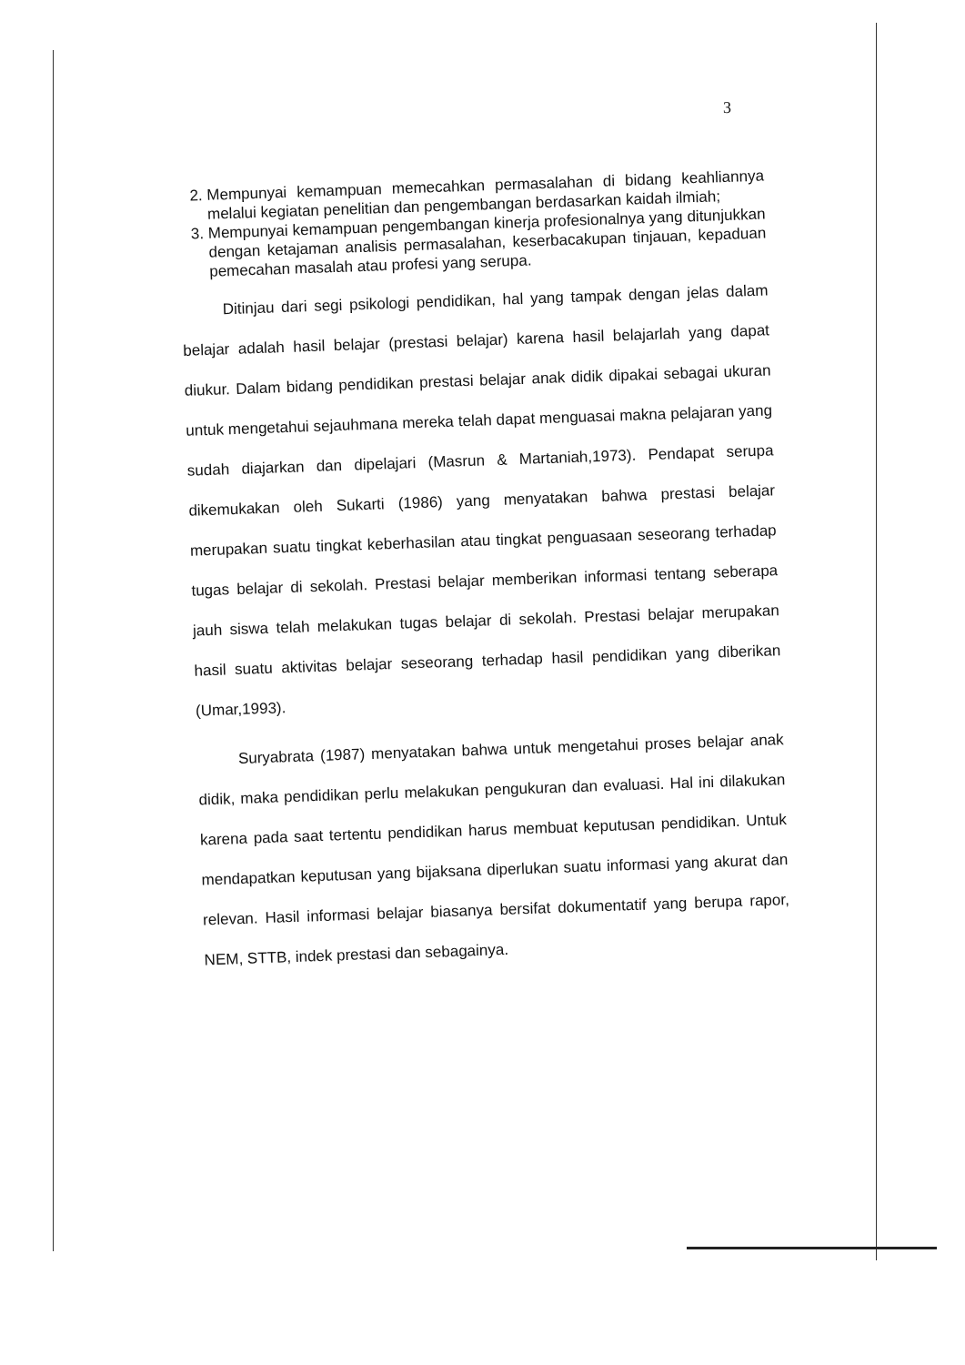3
2. Mempunyai kemampuan memecahkan permasalahan di bidang keahliannya melalui kegiatan penelitian dan pengembangan berdasarkan kaidah ilmiah;
3. Mempunyai kemampuan pengembangan kinerja profesionalnya yang ditunjukkan dengan ketajaman analisis permasalahan, keserbacakupan tinjauan, kepaduan pemecahan masalah atau profesi yang serupa.
Ditinjau dari segi psikologi pendidikan, hal yang tampak dengan jelas dalam belajar adalah hasil belajar (prestasi belajar) karena hasil belajarlah yang dapat diukur. Dalam bidang pendidikan prestasi belajar anak didik dipakai sebagai ukuran untuk mengetahui sejauhmana mereka telah dapat menguasai makna pelajaran yang sudah diajarkan dan dipelajari (Masrun & Martaniah,1973). Pendapat serupa dikemukakan oleh Sukarti (1986) yang menyatakan bahwa prestasi belajar merupakan suatu tingkat keberhasilan atau tingkat penguasaan seseorang terhadap tugas belajar di sekolah. Prestasi belajar memberikan informasi tentang seberapa jauh siswa telah melakukan tugas belajar di sekolah. Prestasi belajar merupakan hasil suatu aktivitas belajar seseorang terhadap hasil pendidikan yang diberikan (Umar,1993).
Suryabrata (1987) menyatakan bahwa untuk mengetahui proses belajar anak didik, maka pendidikan perlu melakukan pengukuran dan evaluasi. Hal ini dilakukan karena pada saat tertentu pendidikan harus membuat keputusan pendidikan. Untuk mendapatkan keputusan yang bijaksana diperlukan suatu informasi yang akurat dan relevan. Hasil informasi belajar biasanya bersifat dokumentatif yang berupa rapor, NEM, STTB, indek prestasi dan sebagainya.